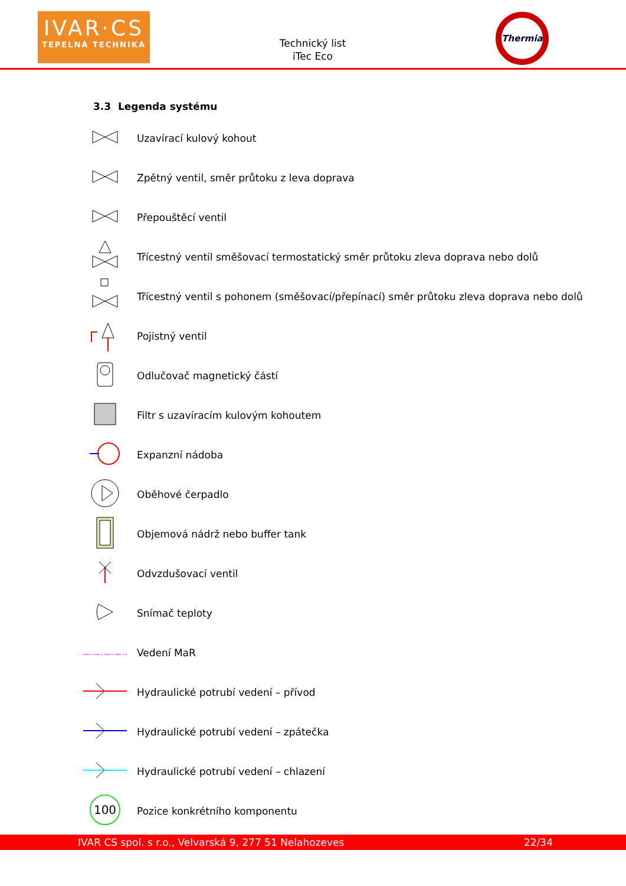IVAR·CS
TEPELNÁ TECHNIKA
Technický list
iTec Eco
Thermia
3.3 Legenda systému
Uzavírací kulový kohout
Zpětný ventil, směr průtoku z leva doprava
Přepouštěcí ventil
Třícestný ventil směšovací termostatický směr průtoku zleva doprava nebo dolů
Třícestný ventil s pohonem (směšovací/přepínací) směr průtoku zleva doprava nebo dolů
Pojistný ventil
Odlučovač magnetický částí
Filtr s uzavíracím kulovým kohoutem
Expanzní nádoba
Oběhové čerpadlo
Objemová nádrž nebo buffer tank
Odvzdušovací ventil
Snímač teploty
Vedení MaR
Hydraulické potrubí vedení – přívod
Hydraulické potrubí vedení – zpátečka
Hydraulické potrubí vedení – chlazení
100
Pozice konkrétního komponentu
IVAR CS spol. s r.o., Velvarská 9, 277 51 Nelahozeves 22/34